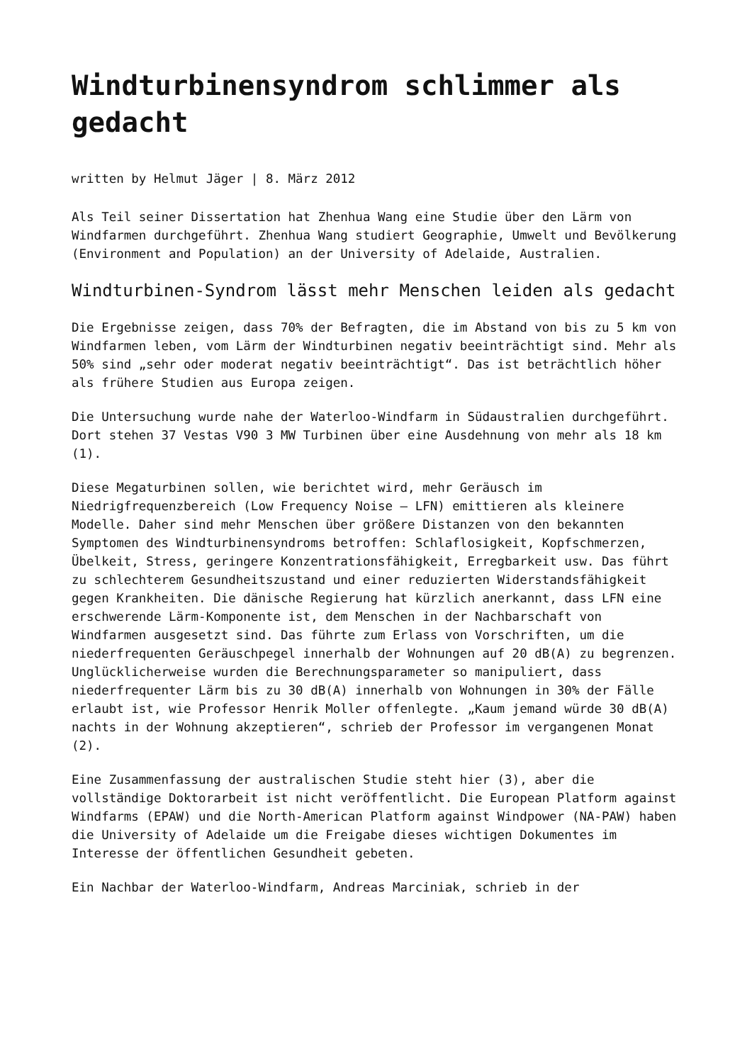Windturbinensyndrom schlimmer als gedacht
written by Helmut Jäger | 8. März 2012
Als Teil seiner Dissertation hat Zhenhua Wang eine Studie über den Lärm von Windfarmen durchgeführt. Zhenhua Wang studiert Geographie, Umwelt und Bevölkerung (Environment and Population) an der University of Adelaide, Australien.
Windturbinen-Syndrom lässt mehr Menschen leiden als gedacht
Die Ergebnisse zeigen, dass 70% der Befragten, die im Abstand von bis zu 5 km von Windfarmen leben, vom Lärm der Windturbinen negativ beeinträchtigt sind. Mehr als 50% sind „sehr oder moderat negativ beeinträchtigt“. Das ist beträchtlich höher als frühere Studien aus Europa zeigen.
Die Untersuchung wurde nahe der Waterloo-Windfarm in Südaustralien durchgeführt. Dort stehen 37 Vestas V90 3 MW Turbinen über eine Ausdehnung von mehr als 18 km (1).
Diese Megaturbinen sollen, wie berichtet wird, mehr Geräusch im Niedrigfrequenzbereich (Low Frequency Noise – LFN) emittieren als kleinere Modelle. Daher sind mehr Menschen über größere Distanzen von den bekannten Symptomen des Windturbinensyndroms betroffen: Schlaflosigkeit, Kopfschmerzen, Übelkeit, Stress, geringere Konzentrationsfähigkeit, Erregbarkeit usw. Das führt zu schlechterem Gesundheitszustand und einer reduzierten Widerstandsfähigkeit gegen Krankheiten. Die dänische Regierung hat kürzlich anerkannt, dass LFN eine erschwerende Lärm-Komponente ist, dem Menschen in der Nachbarschaft von Windfarmen ausgesetzt sind. Das führte zum Erlass von Vorschriften, um die niederfrequenten Geräuschpegel innerhalb der Wohnungen auf 20 dB(A) zu begrenzen. Unglücklicherweise wurden die Berechnungsparameter so manipuliert, dass niederfrequenter Lärm bis zu 30 dB(A) innerhalb von Wohnungen in 30% der Fälle erlaubt ist, wie Professor Henrik Moller offenlegte. „Kaum jemand würde 30 dB(A) nachts in der Wohnung akzeptieren“, schrieb der Professor im vergangenen Monat (2).
Eine Zusammenfassung der australischen Studie steht hier (3), aber die vollständige Doktorarbeit ist nicht veröffentlicht. Die European Platform against Windfarms (EPAW) und die North-American Platform against Windpower (NA-PAW) haben die University of Adelaide um die Freigabe dieses wichtigen Dokumentes im Interesse der öffentlichen Gesundheit gebeten.
Ein Nachbar der Waterloo-Windfarm, Andreas Marciniak, schrieb in der